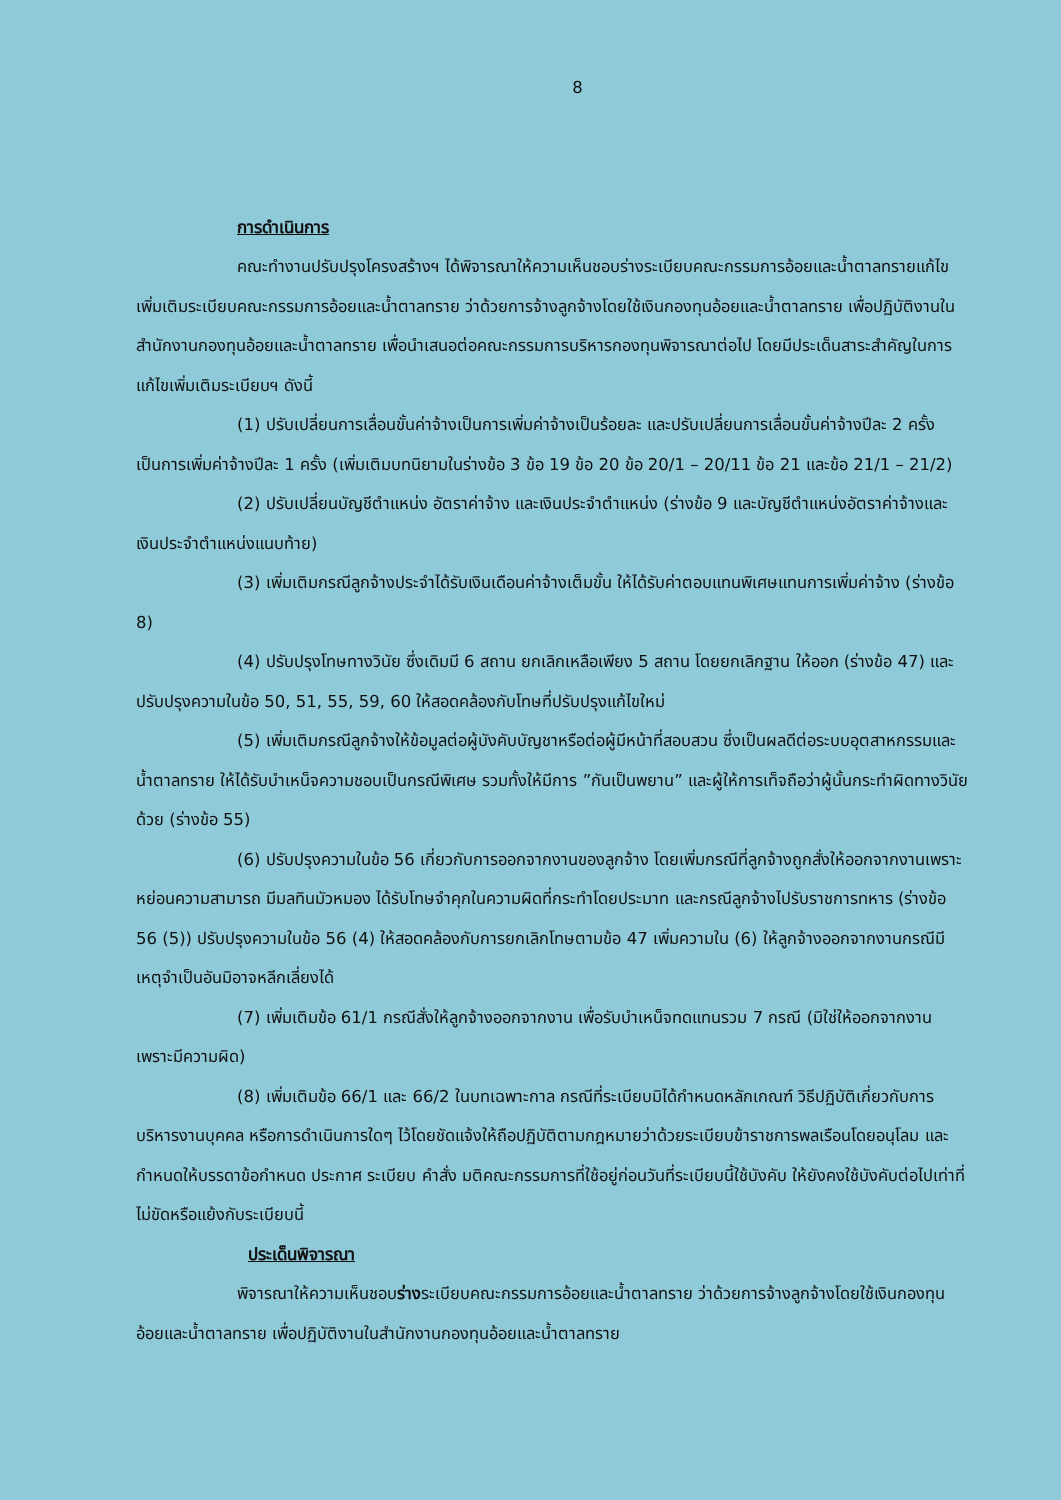8
การดำเนินการ
คณะทำงานปรับปรุงโครงสร้างฯ ได้พิจารณาให้ความเห็นชอบร่างระเบียบคณะกรรมการอ้อยและน้ำตาลทรายแก้ไขเพิ่มเติมระเบียบคณะกรรมการอ้อยและน้ำตาลทราย ว่าด้วยการจ้างลูกจ้างโดยใช้เงินกองทุนอ้อยและน้ำตาลทราย เพื่อปฏิบัติงานในสำนักงานกองทุนอ้อยและน้ำตาลทราย เพื่อนำเสนอต่อคณะกรรมการบริหารกองทุนพิจารณาต่อไป โดยมีประเด็นสาระสำคัญในการแก้ไขเพิ่มเติมระเบียบฯ ดังนี้
(1) ปรับเปลี่ยนการเลื่อนขั้นค่าจ้างเป็นการเพิ่มค่าจ้างเป็นร้อยละ และปรับเปลี่ยนการเลื่อนขั้นค่าจ้างปีละ 2 ครั้งเป็นการเพิ่มค่าจ้างปีละ 1 ครั้ง (เพิ่มเติมบทนิยามในร่างข้อ 3 ข้อ 19 ข้อ 20 ข้อ 20/1 – 20/11 ข้อ 21 และข้อ 21/1 – 21/2)
(2) ปรับเปลี่ยนบัญชีตำแหน่ง อัตราค่าจ้าง และเงินประจำตำแหน่ง (ร่างข้อ 9 และบัญชีตำแหน่งอัตราค่าจ้างและเงินประจำตำแหน่งแนบท้าย)
(3) เพิ่มเติมกรณีลูกจ้างประจำได้รับเงินเดือนค่าจ้างเต็มขั้น ให้ได้รับค่าตอบแทนพิเศษแทนการเพิ่มค่าจ้าง (ร่างข้อ 8)
(4) ปรับปรุงโทษทางวินัย ซึ่งเดิมมี 6 สถาน ยกเลิกเหลือเพียง 5 สถาน โดยยกเลิกฐาน ให้ออก (ร่างข้อ 47) และปรับปรุงความในข้อ 50, 51, 55, 59, 60 ให้สอดคล้องกับโทษที่ปรับปรุงแก้ไขใหม่
(5) เพิ่มเติมกรณีลูกจ้างให้ข้อมูลต่อผู้บังคับบัญชาหรือต่อผู้มีหน้าที่สอบสวน ซึ่งเป็นผลดีต่อระบบอุตสาหกรรมและน้ำตาลทราย ให้ได้รับบำเหน็จความชอบเป็นกรณีพิเศษ รวมทั้งให้มีการ ”กันเป็นพยาน” และผู้ให้การเท็จถือว่าผู้นั้นกระทำผิดทางวินัยด้วย (ร่างข้อ 55)
(6) ปรับปรุงความในข้อ 56 เกี่ยวกับการออกจากงานของลูกจ้าง โดยเพิ่มกรณีที่ลูกจ้างถูกสั่งให้ออกจากงานเพราะหย่อนความสามารถ มีมลทินมัวหมอง ได้รับโทษจำคุกในความผิดที่กระทำโดยประมาท และกรณีลูกจ้างไปรับราชการทหาร (ร่างข้อ 56 (5)) ปรับปรุงความในข้อ 56 (4) ให้สอดคล้องกับการยกเลิกโทษตามข้อ 47 เพิ่มความใน (6) ให้ลูกจ้างออกจากงานกรณีมีเหตุจำเป็นอันมิอาจหลีกเลี่ยงได้
(7) เพิ่มเติมข้อ 61/1 กรณีสั่งให้ลูกจ้างออกจากงาน เพื่อรับบำเหน็จทดแทนรวม 7 กรณี (มิใช่ให้ออกจากงานเพราะมีความผิด)
(8) เพิ่มเติมข้อ 66/1 และ 66/2 ในบทเฉพาะกาล กรณีที่ระเบียบมิได้กำหนดหลักเกณฑ์ วิธีปฏิบัติเกี่ยวกับการบริหารงานบุคคล หรือการดำเนินการใดๆ ไว้โดยชัดแจ้งให้ถือปฏิบัติตามกฎหมายว่าด้วยระเบียบข้าราชการพลเรือนโดยอนุโลม และกำหนดให้บรรดาข้อกำหนด ประกาศ ระเบียบ คำสั่ง มติคณะกรรมการที่ใช้อยู่ก่อนวันที่ระเบียบนี้ใช้บังคับ ให้ยังคงใช้บังคับต่อไปเท่าที่ไม่ขัดหรือแย้งกับระเบียบนี้
ประเด็นพิจารณา
พิจารณาให้ความเห็นชอบร่างระเบียบคณะกรรมการอ้อยและน้ำตาลทราย ว่าด้วยการจ้างลูกจ้างโดยใช้เงินกองทุนอ้อยและน้ำตาลทราย เพื่อปฏิบัติงานในสำนักงานกองทุนอ้อยและน้ำตาลทราย